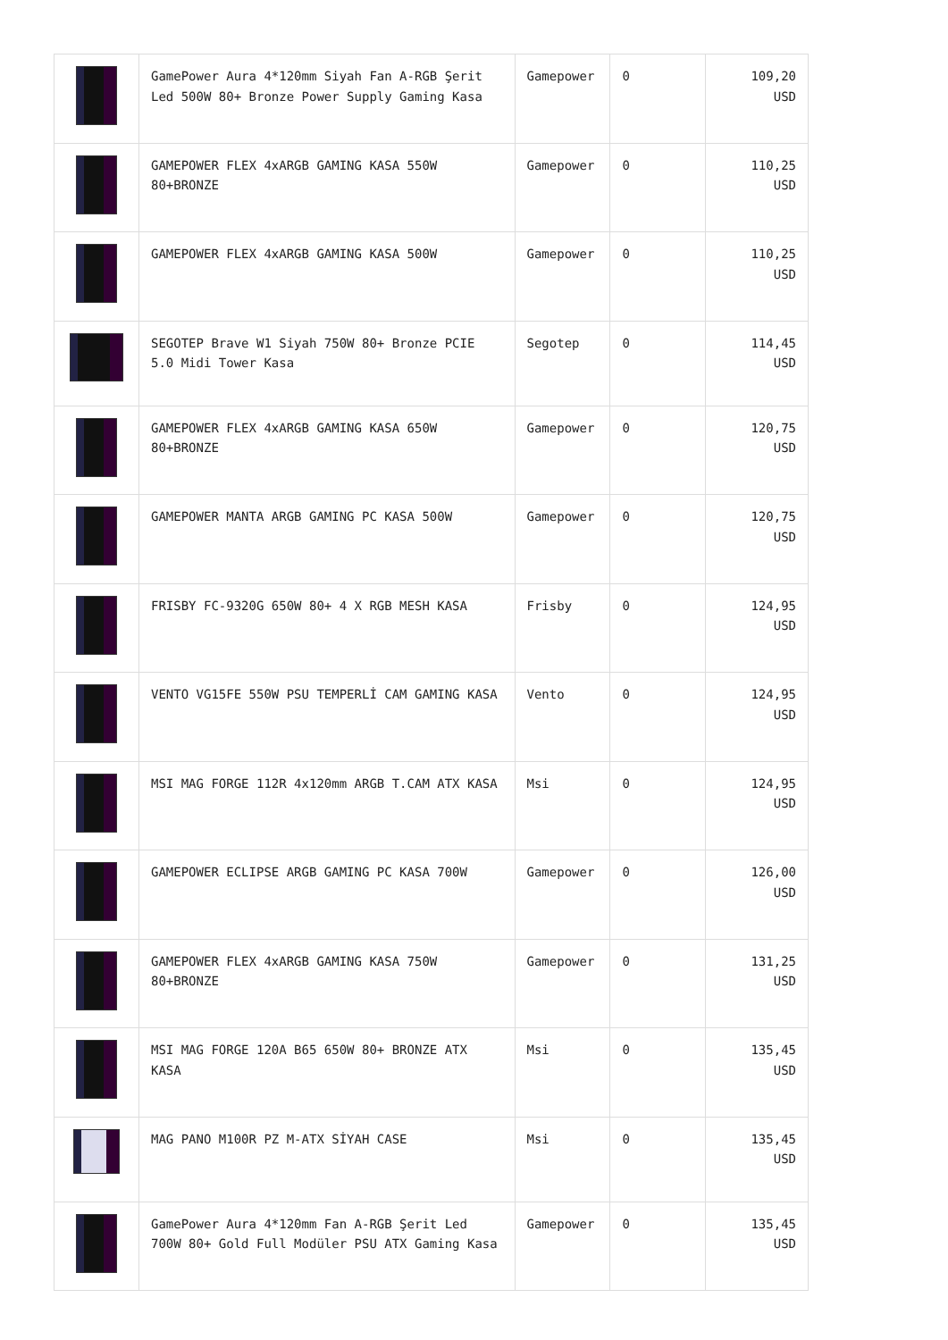| | GamePower Aura 4*120mm Siyah Fan A-RGB Şerit Led 500W 80+ Bronze Power Supply Gaming Kasa | Gamepower | 0 | 109,20 USD |
| | GAMEPOWER FLEX 4xARGB GAMING KASA 550W 80+BRONZE | Gamepower | 0 | 110,25 USD |
| | GAMEPOWER FLEX 4xARGB GAMING KASA 500W | Gamepower | 0 | 110,25 USD |
| | SEGOTEP Brave W1 Siyah 750W 80+ Bronze PCIE 5.0 Midi Tower Kasa | Segotep | 0 | 114,45 USD |
| | GAMEPOWER FLEX 4xARGB GAMING KASA 650W 80+BRONZE | Gamepower | 0 | 120,75 USD |
| | GAMEPOWER MANTA ARGB GAMING PC KASA 500W | Gamepower | 0 | 120,75 USD |
| | FRISBY FC-9320G 650W 80+ 4 X RGB MESH KASA | Frisby | 0 | 124,95 USD |
| | VENTO VG15FE 550W PSU TEMPERLİ CAM GAMING KASA | Vento | 0 | 124,95 USD |
| | MSI MAG FORGE 112R 4x120mm ARGB T.CAM ATX KASA | Msi | 0 | 124,95 USD |
| | GAMEPOWER ECLIPSE ARGB GAMING PC KASA 700W | Gamepower | 0 | 126,00 USD |
| | GAMEPOWER FLEX 4xARGB GAMING KASA 750W 80+BRONZE | Gamepower | 0 | 131,25 USD |
| | MSI MAG FORGE 120A B65 650W 80+ BRONZE ATX KASA | Msi | 0 | 135,45 USD |
| | MAG PANO M100R PZ M-ATX SİYAH CASE | Msi | 0 | 135,45 USD |
| | GamePower Aura 4*120mm Fan A-RGB Şerit Led 700W 80+ Gold Full Modüler PSU ATX Gaming Kasa | Gamepower | 0 | 135,45 USD |